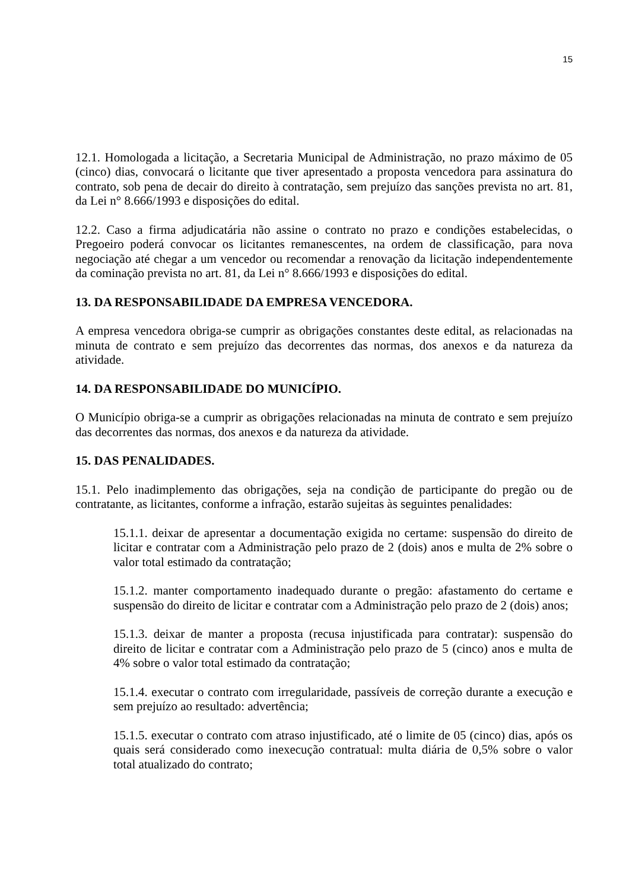15
12.1. Homologada a licitação, a Secretaria Municipal de Administração, no prazo máximo de 05 (cinco) dias, convocará o licitante que tiver apresentado a proposta vencedora para assinatura do contrato, sob pena de decair do direito à contratação, sem prejuízo das sanções prevista no art. 81, da Lei n° 8.666/1993 e disposições do edital.
12.2. Caso a firma adjudicatária não assine o contrato no prazo e condições estabelecidas, o Pregoeiro poderá convocar os licitantes remanescentes, na ordem de classificação, para nova negociação até chegar a um vencedor ou recomendar a renovação da licitação independentemente da cominação prevista no art. 81, da Lei n° 8.666/1993 e disposições do edital.
13. DA RESPONSABILIDADE DA EMPRESA VENCEDORA.
A empresa vencedora obriga-se cumprir as obrigações constantes deste edital, as relacionadas na minuta de contrato e sem prejuízo das decorrentes das normas, dos anexos e da natureza da atividade.
14. DA RESPONSABILIDADE DO MUNICÍPIO.
O Município obriga-se a cumprir as obrigações relacionadas na minuta de contrato e sem prejuízo das decorrentes das normas, dos anexos e da natureza da atividade.
15. DAS PENALIDADES.
15.1. Pelo inadimplemento das obrigações, seja na condição de participante do pregão ou de contratante, as licitantes, conforme a infração, estarão sujeitas às seguintes penalidades:
15.1.1. deixar de apresentar a documentação exigida no certame: suspensão do direito de licitar e contratar com a Administração pelo prazo de 2 (dois) anos e multa de 2% sobre o valor total estimado da contratação;
15.1.2. manter comportamento inadequado durante o pregão: afastamento do certame e suspensão do direito de licitar e contratar com a Administração pelo prazo de 2 (dois) anos;
15.1.3. deixar de manter a proposta (recusa injustificada para contratar): suspensão do direito de licitar e contratar com a Administração pelo prazo de 5 (cinco) anos e multa de 4% sobre o valor total estimado da contratação;
15.1.4. executar o contrato com irregularidade, passíveis de correção durante a execução e sem prejuízo ao resultado: advertência;
15.1.5. executar o contrato com atraso injustificado, até o limite de 05 (cinco) dias, após os quais será considerado como inexecução contratual: multa diária de 0,5% sobre o valor total atualizado do contrato;